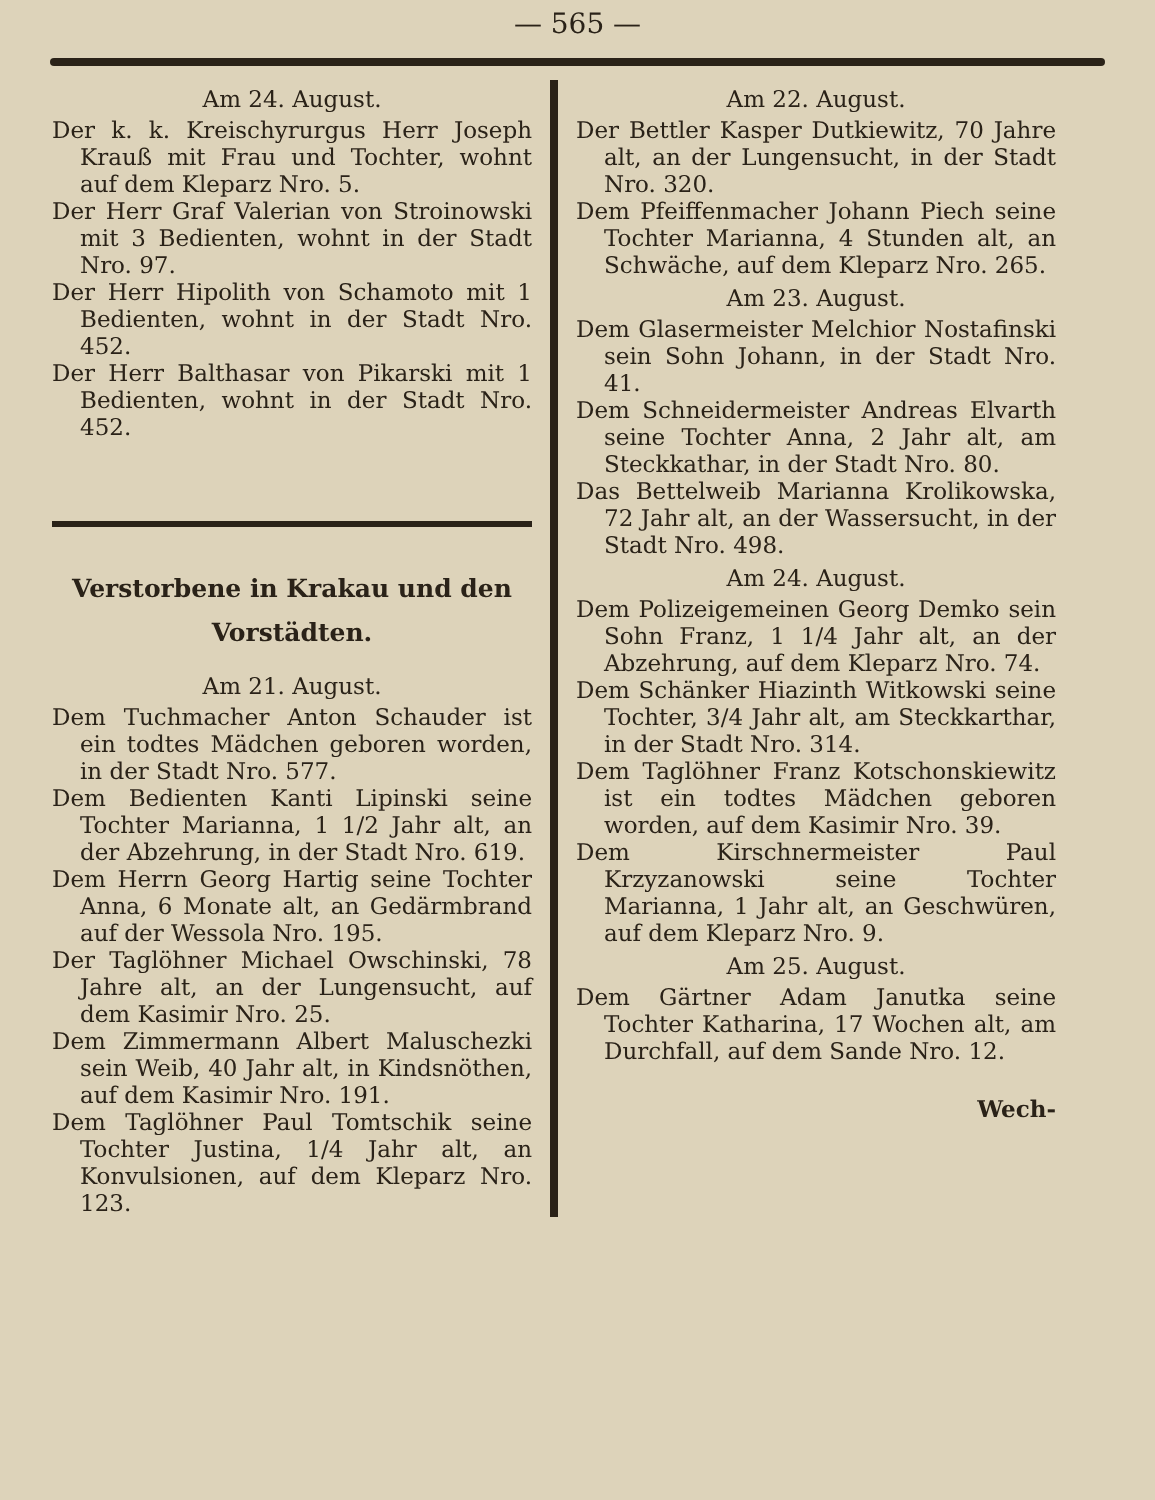— 565 —
Am 24. August.
Der k. k. Kreischyrurgus Herr Joseph Krauß mit Frau und Tochter, wohnt auf dem Kleparz Nro. 5.
Der Herr Graf Valerian von Stroinowski mit 3 Bedienten, wohnt in der Stadt Nro. 97.
Der Herr Hipolith von Schamoto mit 1 Bedienten, wohnt in der Stadt Nro. 452.
Der Herr Balthasar von Pikarski mit 1 Bedienten, wohnt in der Stadt Nro. 452.
Verstorbene in Krakau und den Vorstädten.
Am 21. August.
Dem Tuchmacher Anton Schauder ist ein todtes Mädchen geboren worden, in der Stadt Nro. 577.
Dem Bedienten Kanti Lipinski seine Tochter Marianna, 1 1/2 Jahr alt, an der Abzehrung, in der Stadt Nro. 619.
Dem Herrn Georg Hartig seine Tochter Anna, 6 Monate alt, an Gedärmbrand auf der Wessola Nro. 195.
Der Taglöhner Michael Owschinski, 78 Jahre alt, an der Lungensucht, auf dem Kasimir Nro. 25.
Dem Zimmermann Albert Maluschezki sein Weib, 40 Jahr alt, in Kindsnöthen, auf dem Kasimir Nro. 191.
Dem Taglöhner Paul Tomtschik seine Tochter Justina, 1/4 Jahr alt, an Konvulsionen, auf dem Kleparz Nro. 123.
Am 22. August.
Der Bettler Kasper Dutkiewitz, 70 Jahre alt, an der Lungensucht, in der Stadt Nro. 320.
Dem Pfeiffenmacher Johann Piech seine Tochter Marianna, 4 Stunden alt, an Schwäche, auf dem Kleparz Nro. 265.
Am 23. August.
Dem Glasermeister Melchior Nostafinski sein Sohn Johann, in der Stadt Nro. 41.
Dem Schneidermeister Andreas Elvarth seine Tochter Anna, 2 Jahr alt, am Steckkathar, in der Stadt Nro. 80.
Das Bettelweib Marianna Krolikowska, 72 Jahr alt, an der Wassersucht, in der Stadt Nro. 498.
Am 24. August.
Dem Polizeigemeinen Georg Demko sein Sohn Franz, 1 1/4 Jahr alt, an der Abzehrung, auf dem Kleparz Nro. 74.
Dem Schänker Hiazinth Witkowski seine Tochter, 3/4 Jahr alt, am Steckkarthar, in der Stadt Nro. 314.
Dem Taglöhner Franz Kotschonskiewitz ist ein todtes Mädchen geboren worden, auf dem Kasimir Nro. 39.
Dem Kirschnermeister Paul Krzyzanowski seine Tochter Marianna, 1 Jahr alt, an Geschwüren, auf dem Kleparz Nro. 9.
Am 25. August.
Dem Gärtner Adam Janutka seine Tochter Katharina, 17 Wochen alt, am Durchfall, auf dem Sande Nro. 12.
Wech-